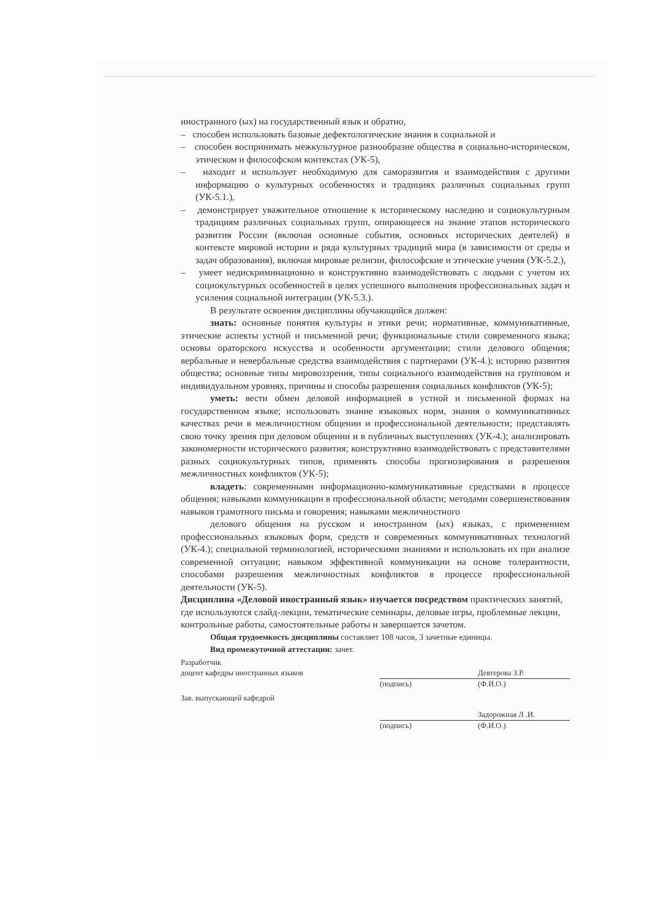иностранного (ых) на государственный язык и обратно,
– способен использовать базовые дефектологические знания в социальной и
– способен воспринимать межкультурное разнообразие общества в социально-историческом, этическом и философском контекстах (УК-5),
– находит и использует необходимую для саморазвития и взаимодействия с другими информацию о культурных особенностях и традициях различных социальных групп (УК-5.1.),
– демонстрирует уважительное отношение к историческому наследию и социокультурным традициям различных социальных групп, опирающееся на знание этапов исторического развития России (включая основные события, основных исторических деятелей) в контексте мировой истории и ряда культурных традиций мира (в зависимости от среды и задач образования), включая мировые религии, философские и этические учения (УК-5.2.),
– умеет недискриминационно и конструктивно взаимодействовать с людьми с учетом их социокультурных особенностей в целях успешного выполнения профессиональных задач и усиления социальной интеграции (УК-5.3.).
В результате освоения дисциплины обучающийся должен:
знать: основные понятия культуры и этики речи; нормативные, коммуникативные, этические аспекты устной и письменной речи; функциональные стили современного языка; основы ораторского искусства и особенности аргументации; стили делового общения; вербальные и невербальные средства взаимодействия с партнерами (УК-4.); историю развития общества; основные типы мировоззрения, типы социального взаимодействия на групповом и индивидуальном уровнях, причины и способы разрешения социальных конфликтов (УК-5);
уметь: вести обмен деловой информацией в устной и письменной формах на государственном языке; использовать знание языковых норм, знания о коммуникативных качествах речи в межличностном общении и профессиональной деятельности; представлять свою точку зрения при деловом общении и в публичных выступлениях (УК-4.); анализировать закономерности исторического развития; конструктивно взаимодействовать с представителями разных социокультурных типов, применять способы прогнозирования и разрешения межличностных конфликтов (УК-5);
владеть: современными информационно-коммуникативные средствами в процессе общения; навыками коммуникации в профессиональной области; методами совершенствования навыков грамотного письма и говорения; навыками межличностного
делового общения на русском и иностранном (ых) языках, с применением профессиональных языковых форм, средств и современных коммуникативных технологий (УК-4.); специальной терминологией, историческими знаниями и использовать их при анализе современной ситуации; навыком эффективной коммуникации на основе толерантности, способами разрешения межличностных конфликтов в процессе профессиональной деятельности (УК-5).
Дисциплина «Деловой иностранный язык» изучается посредством практических занятий, где используются слайд-лекции, тематические семинары, деловые игры, проблемные лекции, контрольные работы, самостоятельные работы и завершается зачетом.
Общая трудоемкость дисциплины составляет 108 часов, 3 зачетные единицы.
Вид промежуточной аттестации: зачет.
Разработчик
доцент кафедры иностранных языков Девтерова З.Р.
(подпись) (Ф.И.О.)
Зав. выпускающей кафедрой
Задорожная Л .И.
(подпись) (Ф.И.О.)